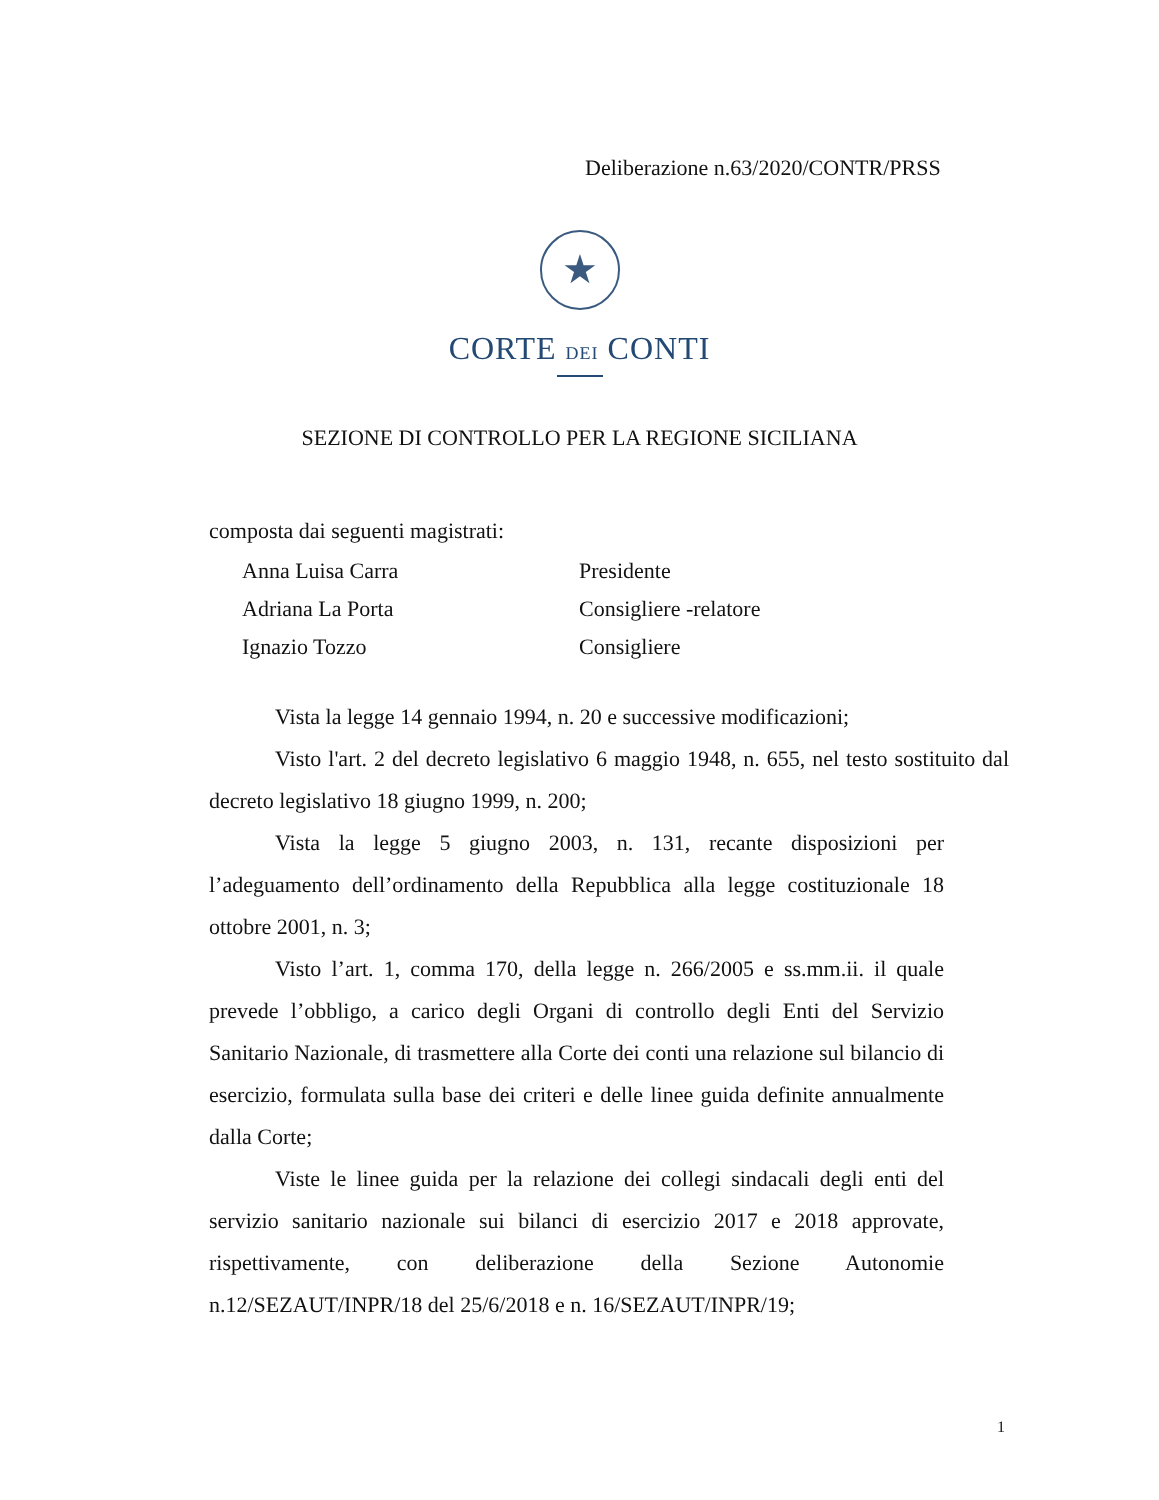Deliberazione n.63/2020/CONTR/PRSS
★
CORTE DEI CONTI
SEZIONE DI CONTROLLO PER LA REGIONE SICILIANA
composta dai seguenti magistrati:
Anna Luisa Carra Presidente
Adriana La Porta Consigliere -relatore
Ignazio Tozzo Consigliere
Vista la legge 14 gennaio 1994, n. 20 e successive modificazioni;
Visto l'art. 2 del decreto legislativo 6 maggio 1948, n. 655, nel testo sostituito dal decreto legislativo 18 giugno 1999, n. 200;
Vista la legge 5 giugno 2003, n. 131, recante disposizioni per l’adeguamento dell’ordinamento della Repubblica alla legge costituzionale 18 ottobre 2001, n. 3;
Visto l’art. 1, comma 170, della legge n. 266/2005 e ss.mm.ii. il quale prevede l’obbligo, a carico degli Organi di controllo degli Enti del Servizio Sanitario Nazionale, di trasmettere alla Corte dei conti una relazione sul bilancio di esercizio, formulata sulla base dei criteri e delle linee guida definite annualmente dalla Corte;
Viste le linee guida per la relazione dei collegi sindacali degli enti del servizio sanitario nazionale sui bilanci di esercizio 2017 e 2018 approvate, rispettivamente, con deliberazione della Sezione Autonomie n.12/SEZAUT/INPR/18 del 25/6/2018 e n. 16/SEZAUT/INPR/19;
1